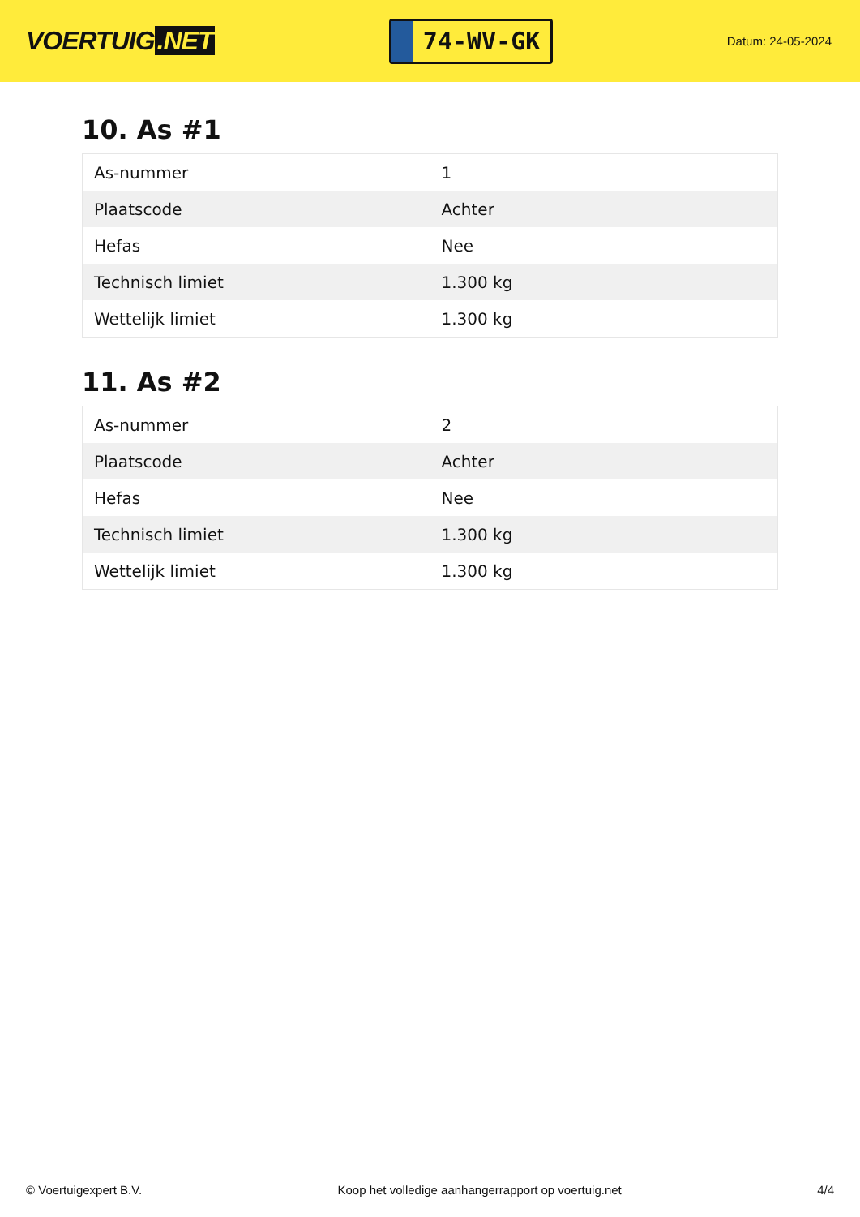VOERTUIG.NET
74-WV-GK
Datum: 24-05-2024
10. As #1
| As-nummer | 1 |
| Plaatscode | Achter |
| Hefas | Nee |
| Technisch limiet | 1.300 kg |
| Wettelijk limiet | 1.300 kg |
11. As #2
| As-nummer | 2 |
| Plaatscode | Achter |
| Hefas | Nee |
| Technisch limiet | 1.300 kg |
| Wettelijk limiet | 1.300 kg |
© Voertuigexpert B.V. Koop het volledige aanhangerrapport op voertuig.net 4/4